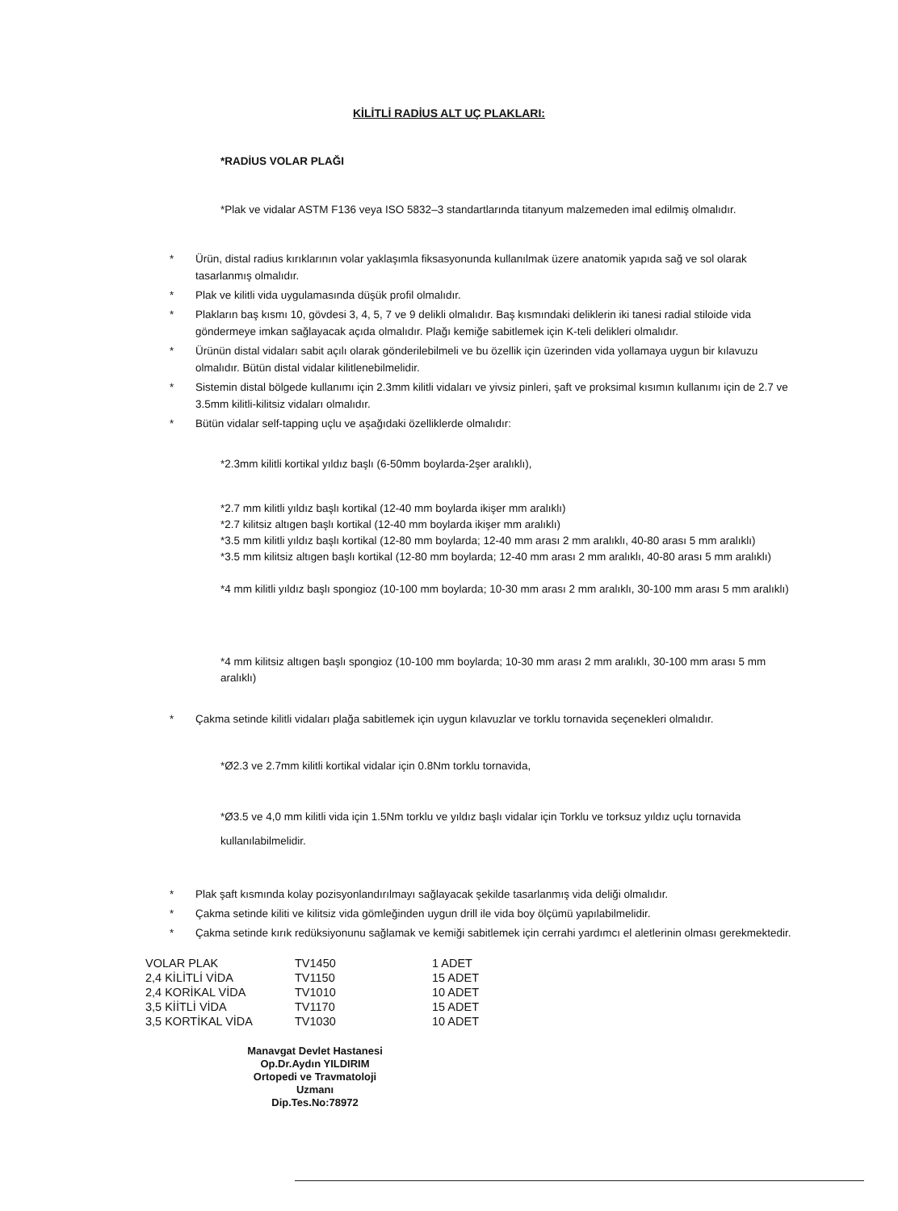KİLİTLİ RADİUS ALT UÇ PLAKLARI:
*RADİUS VOLAR PLAĞI
*Plak ve vidalar ASTM F136 veya ISO 5832–3 standartlarında titanyum malzemeden imal edilmiş olmalıdır.
* Ürün, distal radius kırıklarının volar yaklaşımla fiksasyonunda kullanılmak üzere anatomik yapıda sağ ve sol olarak tasarlanmış olmalıdır.
* Plak ve kilitli vida uygulamasında düşük profil olmalıdır.
* Plakların baş kısmı 10, gövdesi 3, 4, 5, 7 ve 9 delikli olmalıdır. Baş kısmındaki deliklerin iki tanesi radial stiloide vida göndermeye imkan sağlayacak açıda olmalıdır. Plağı kemiğe sabitlemek için K-teli delikleri olmalıdır.
* Ürünün distal vidaları sabit açılı olarak gönderilebilmeli ve bu özellik için üzerinden vida yollamaya uygun bir kılavuzu olmalıdır. Bütün distal vidalar kilitlenebilmelidir.
* Sistemin distal bölgede kullanımı için 2.3mm kilitli vidaları ve yivsiz pinleri, şaft ve proksimal kısımın kullanımı için de 2.7 ve 3.5mm kilitli-kilitsiz vidaları olmalıdır.
* Bütün vidalar self-tapping uçlu ve aşağıdaki özelliklerde olmalıdır:
*2.3mm kilitli kortikal yıldız başlı (6-50mm boylarda-2şer aralıklı),
*2.7 mm kilitli yıldız başlı kortikal (12-40 mm boylarda ikişer mm aralıklı)
*2.7 kilitsiz altıgen başlı kortikal (12-40 mm boylarda ikişer mm aralıklı)
*3.5 mm kilitli yıldız başlı kortikal (12-80 mm boylarda; 12-40 mm arası 2 mm aralıklı, 40-80 arası 5 mm aralıklı)
*3.5 mm kilitsiz altıgen başlı kortikal (12-80 mm boylarda; 12-40 mm arası 2 mm aralıklı, 40-80 arası 5 mm aralıklı)
*4 mm kilitli yıldız başlı spongioz (10-100 mm boylarda; 10-30 mm arası 2 mm aralıklı, 30-100 mm arası 5 mm aralıklı)
*4 mm kilitsiz altıgen başlı spongioz (10-100 mm boylarda; 10-30 mm arası 2 mm aralıklı, 30-100 mm arası 5 mm aralıklı)
* Çakma setinde kilitli vidaları plağa sabitlemek için uygun kılavuzlar ve torklu tornavida seçenekleri olmalıdır.
*Ø2.3 ve 2.7mm kilitli kortikal vidalar için 0.8Nm torklu tornavida,
*Ø3.5 ve 4,0 mm kilitli vida için 1.5Nm torklu ve yıldız başlı vidalar için Torklu ve torksuz yıldız uçlu tornavida kullanılabilmelidir.
* Plak şaft kısmında kolay pozisyonlandırılmayı sağlayacak şekilde tasarlanmış vida deliği olmalıdır.
* Çakma setinde kiliti ve kilitsiz vida gömleğinden uygun drill ile vida boy ölçümü yapılabilmelidir.
* Çakma setinde kırık redüksiyonunu sağlamak ve kemiği sabitlemek için cerrahi yardımcı el aletlerinin olması gerekmektedir.
| VOLAR PLAK | TV1450 | 1 ADET |
| 2,4 KİLİTLİ VİDA | TV1150 | 15 ADET |
| 2,4 KORİKAL VİDA | TV1010 | 10 ADET |
| 3,5 KİİTLİ VİDA | TV1170 | 15 ADET |
| 3,5 KORTİKAL VİDA | TV1030 | 10 ADET |
Manavgat Devlet Hastanesi
Op.Dr.Aydın YILDIRIM
Ortopedi ve Travmatoloji Uzmanı
Dip.Tes.No:78972